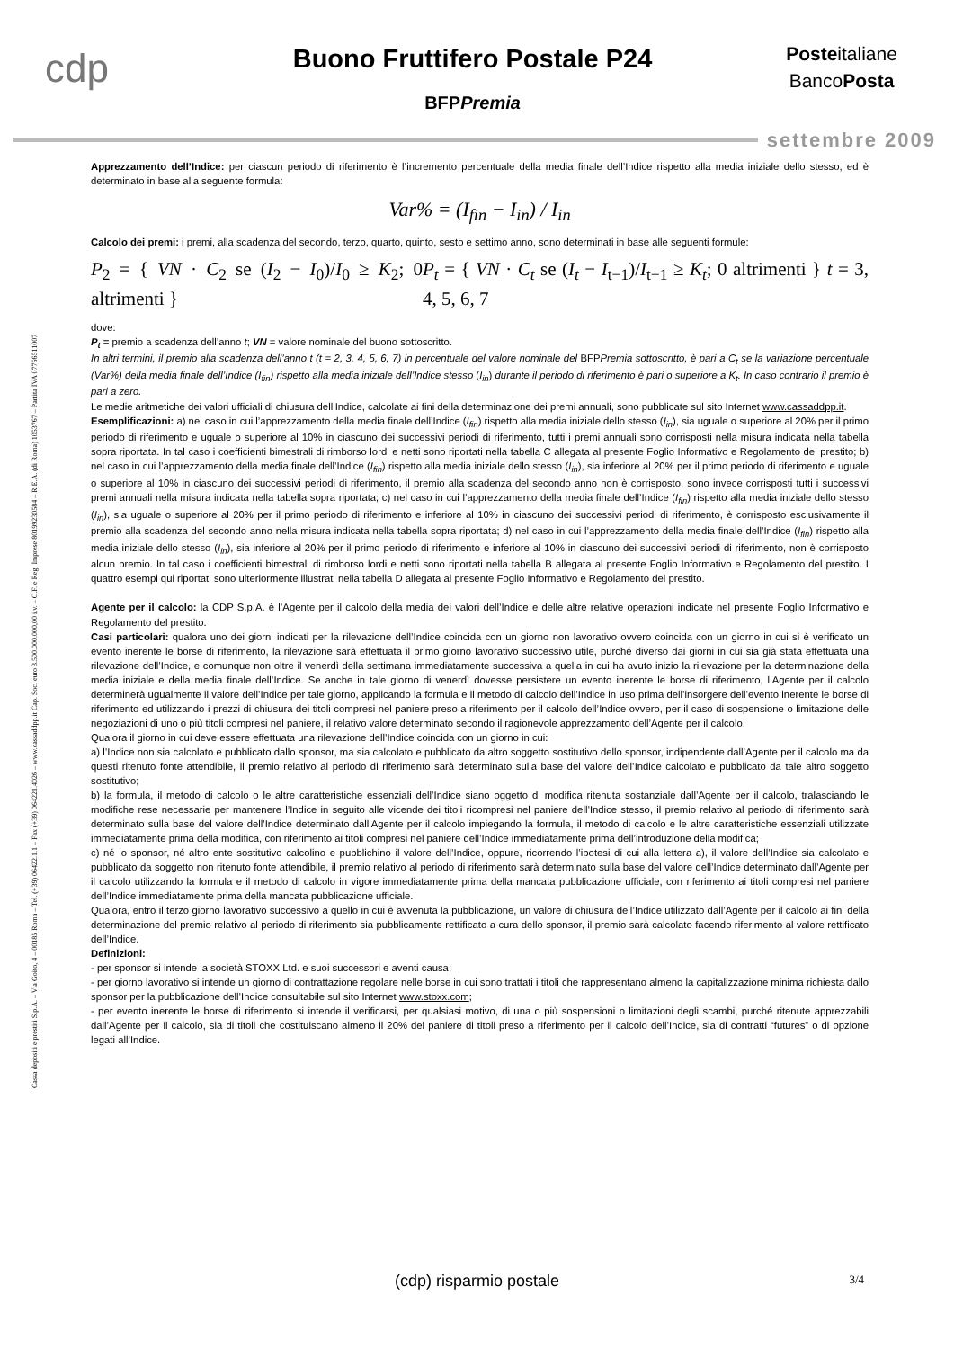cdp
Buono Fruttifero Postale P24
BFPPremia
Posteitaliane
BancoPosta
settembre 2009
Cassa depositi e prestiti S.p.A. – Via Goito, 4 – 00185 Roma – Tel. (+39) 06422.1.1 – Fax (+39) 064221.4026 – www.cassaddpp.it Cap. Soc. euro 3.500.000.000,00 i.v. – C.F. e Reg. Imprese 80199230584 – R.E.A. (di Roma) 1053767 – Partita IVA 07756511007
Apprezzamento dell’Indice: per ciascun periodo di riferimento è l’incremento percentuale della media finale dell’Indice rispetto alla media iniziale dello stesso, ed è determinato in base alla seguente formula:
Var% = (I<sub>fin</sub> − I<sub>in</sub>) / I<sub>in</sub>
Calcolo dei premi: i premi, alla scadenza del secondo, terzo, quarto, quinto, sesto e settimo anno, sono determinati in base alle seguenti formule:
P<sub>2</sub> = { VN · C<sub>2</sub> se (I<sub>2</sub> − I<sub>0</sub>)/I<sub>0</sub> ≥ K<sub>2</sub>; 0 altrimenti }
P<sub>t</sub> = { VN · C<sub>t</sub> se (I<sub>t</sub> − I<sub>t−1</sub>)/I<sub>t−1</sub> ≥ K<sub>t</sub>; 0 altrimenti } t = 3, 4, 5, 6, 7
dove:
P<sub>t</sub> = premio a scadenza dell’anno t; VN = valore nominale del buono sottoscritto.
In altri termini, il premio alla scadenza dell’anno t (t = 2, 3, 4, 5, 6, 7) in percentuale del valore nominale del BFPPremia sottoscritto, è pari a C<sub>t</sub> se la variazione percentuale (Var%) della media finale dell’Indice (I<sub>fin</sub>) rispetto alla media iniziale dell’Indice stesso (I<sub>in</sub>) durante il periodo di riferimento è pari o superiore a K<sub>t</sub>. In caso contrario il premio è pari a zero.
Le medie aritmetiche dei valori ufficiali di chiusura dell’Indice, calcolate ai fini della determinazione dei premi annuali, sono pubblicate sul sito Internet www.cassaddpp.it.
Esemplificazioni: a) nel caso in cui l’apprezzamento della media finale dell’Indice (I<sub>fin</sub>) rispetto alla media iniziale dello stesso (I<sub>in</sub>), sia uguale o superiore al 20% per il primo periodo di riferimento e uguale o superiore al 10% in ciascuno dei successivi periodi di riferimento, tutti i premi annuali sono corrisposti nella misura indicata nella tabella sopra riportata. In tal caso i coefficienti bimestrali di rimborso lordi e netti sono riportati nella tabella C allegata al presente Foglio Informativo e Regolamento del prestito; b) nel caso in cui l’apprezzamento della media finale dell’Indice (I<sub>fin</sub>) rispetto alla media iniziale dello stesso (I<sub>in</sub>), sia inferiore al 20% per il primo periodo di riferimento e uguale o superiore al 10% in ciascuno dei successivi periodi di riferimento, il premio alla scadenza del secondo anno non è corrisposto, sono invece corrisposti tutti i successivi premi annuali nella misura indicata nella tabella sopra riportata; c) nel caso in cui l’apprezzamento della media finale dell’Indice (I<sub>fin</sub>) rispetto alla media iniziale dello stesso (I<sub>in</sub>), sia uguale o superiore al 20% per il primo periodo di riferimento e inferiore al 10% in ciascuno dei successivi periodi di riferimento, è corrisposto esclusivamente il premio alla scadenza del secondo anno nella misura indicata nella tabella sopra riportata; d) nel caso in cui l’apprezzamento della media finale dell’Indice (I<sub>fin</sub>) rispetto alla media iniziale dello stesso (I<sub>in</sub>), sia inferiore al 20% per il primo periodo di riferimento e inferiore al 10% in ciascuno dei successivi periodi di riferimento, non è corrisposto alcun premio. In tal caso i coefficienti bimestrali di rimborso lordi e netti sono riportati nella tabella B allegata al presente Foglio Informativo e Regolamento del prestito. I quattro esempi qui riportati sono ulteriormente illustrati nella tabella D allegata al presente Foglio Informativo e Regolamento del prestito.
Agente per il calcolo: la CDP S.p.A. è l’Agente per il calcolo della media dei valori dell’Indice e delle altre relative operazioni indicate nel presente Foglio Informativo e Regolamento del prestito.
Casi particolari: qualora uno dei giorni indicati per la rilevazione dell’Indice coincida con un giorno non lavorativo ovvero coincida con un giorno in cui si è verificato un evento inerente le borse di riferimento, la rilevazione sarà effettuata il primo giorno lavorativo successivo utile, purché diverso dai giorni in cui sia già stata effettuata una rilevazione dell’Indice, e comunque non oltre il venerdì della settimana immediatamente successiva a quella in cui ha avuto inizio la rilevazione per la determinazione della media iniziale e della media finale dell’Indice. Se anche in tale giorno di venerdì dovesse persistere un evento inerente le borse di riferimento, l’Agente per il calcolo determinerà ugualmente il valore dell’Indice per tale giorno, applicando la formula e il metodo di calcolo dell’Indice in uso prima dell’insorgere dell’evento inerente le borse di riferimento ed utilizzando i prezzi di chiusura dei titoli compresi nel paniere preso a riferimento per il calcolo dell’Indice ovvero, per il caso di sospensione o limitazione delle negoziazioni di uno o più titoli compresi nel paniere, il relativo valore determinato secondo il ragionevole apprezzamento dell’Agente per il calcolo.
Qualora il giorno in cui deve essere effettuata una rilevazione dell’Indice coincida con un giorno in cui:
a) l’Indice non sia calcolato e pubblicato dallo sponsor, ma sia calcolato e pubblicato da altro soggetto sostitutivo dello sponsor, indipendente dall’Agente per il calcolo ma da questi ritenuto fonte attendibile, il premio relativo al periodo di riferimento sarà determinato sulla base del valore dell’Indice calcolato e pubblicato da tale altro soggetto sostitutivo;
b) la formula, il metodo di calcolo o le altre caratteristiche essenziali dell’Indice siano oggetto di modifica ritenuta sostanziale dall’Agente per il calcolo, tralasciando le modifiche rese necessarie per mantenere l’Indice in seguito alle vicende dei titoli ricompresi nel paniere dell’Indice stesso, il premio relativo al periodo di riferimento sarà determinato sulla base del valore dell’Indice determinato dall’Agente per il calcolo impiegando la formula, il metodo di calcolo e le altre caratteristiche essenziali utilizzate immediatamente prima della modifica, con riferimento ai titoli compresi nel paniere dell’Indice immediatamente prima dell’introduzione della modifica;
c) né lo sponsor, né altro ente sostitutivo calcolino e pubblichino il valore dell’Indice, oppure, ricorrendo l’ipotesi di cui alla lettera a), il valore dell’Indice sia calcolato e pubblicato da soggetto non ritenuto fonte attendibile, il premio relativo al periodo di riferimento sarà determinato sulla base del valore dell’Indice determinato dall’Agente per il calcolo utilizzando la formula e il metodo di calcolo in vigore immediatamente prima della mancata pubblicazione ufficiale, con riferimento ai titoli compresi nel paniere dell’Indice immediatamente prima della mancata pubblicazione ufficiale.
Qualora, entro il terzo giorno lavorativo successivo a quello in cui è avvenuta la pubblicazione, un valore di chiusura dell’Indice utilizzato dall’Agente per il calcolo ai fini della determinazione del premio relativo al periodo di riferimento sia pubblicamente rettificato a cura dello sponsor, il premio sarà calcolato facendo riferimento al valore rettificato dell’Indice.
Definizioni:
- per sponsor si intende la società STOXX Ltd. e suoi successori e aventi causa;
- per giorno lavorativo si intende un giorno di contrattazione regolare nelle borse in cui sono trattati i titoli che rappresentano almeno la capitalizzazione minima richiesta dallo sponsor per la pubblicazione dell’Indice consultabile sul sito Internet www.stoxx.com;
- per evento inerente le borse di riferimento si intende il verificarsi, per qualsiasi motivo, di una o più sospensioni o limitazioni degli scambi, purché ritenute apprezzabili dall’Agente per il calcolo, sia di titoli che costituiscano almeno il 20% del paniere di titoli preso a riferimento per il calcolo dell’Indice, sia di contratti “futures” o di opzione legati all’Indice.
(cdp) risparmio postale 3/4